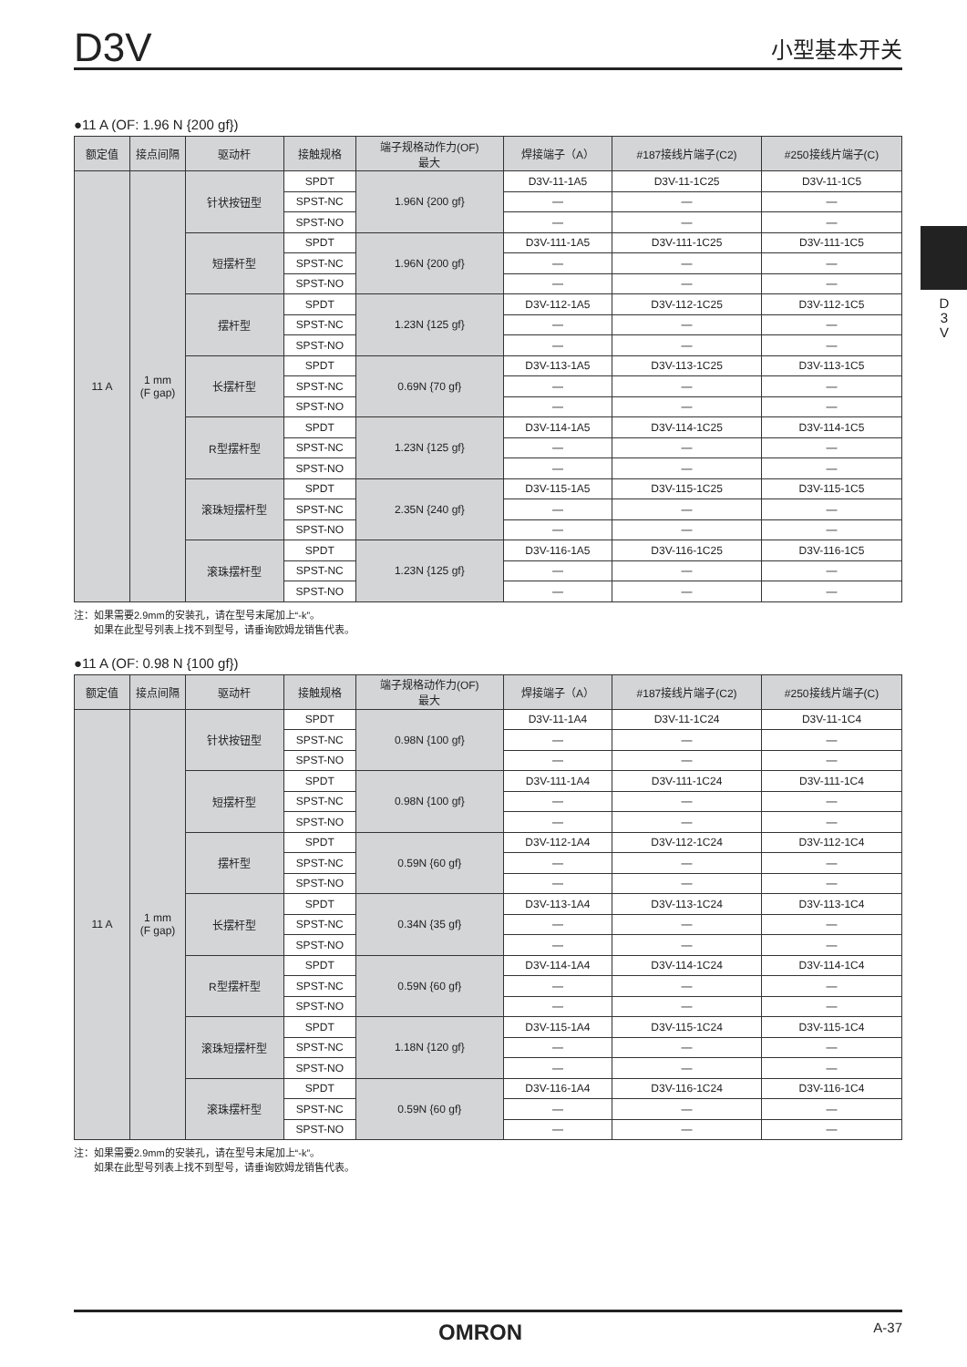D3V 小型基本开关
D
3
V
●11 A (OF: 1.96 N {200 gf})
| 额定值 | 接点间隔 | 驱动杆 | 接触规格 | 端子规格动作力(OF) 最大 | 焊接端子（A） | #187接线片端子(C2) | #250接线片端子(C) |
| --- | --- | --- | --- | --- | --- | --- | --- |
| 11 A | 1 mm (F gap) | 针状按钮型 | SPDT | 1.96N {200 gf} | D3V-11-1A5 | D3V-11-1C25 | D3V-11-1C5 |
| | | | SPST-NC | | — | — | — |
| | | | SPST-NO | | — | — | — |
| | | 短摆杆型 | SPDT | 1.96N {200 gf} | D3V-111-1A5 | D3V-111-1C25 | D3V-111-1C5 |
| | | | SPST-NC | | — | — | — |
| | | | SPST-NO | | — | — | — |
| | | 摆杆型 | SPDT | 1.23N {125 gf} | D3V-112-1A5 | D3V-112-1C25 | D3V-112-1C5 |
| | | | SPST-NC | | — | — | — |
| | | | SPST-NO | | — | — | — |
| | | 长摆杆型 | SPDT | 0.69N {70 gf} | D3V-113-1A5 | D3V-113-1C25 | D3V-113-1C5 |
| | | | SPST-NC | | — | — | — |
| | | | SPST-NO | | — | — | — |
| | | R型摆杆型 | SPDT | 1.23N {125 gf} | D3V-114-1A5 | D3V-114-1C25 | D3V-114-1C5 |
| | | | SPST-NC | | — | — | — |
| | | | SPST-NO | | — | — | — |
| | | 滚珠短摆杆型 | SPDT | 2.35N {240 gf} | D3V-115-1A5 | D3V-115-1C25 | D3V-115-1C5 |
| | | | SPST-NC | | — | — | — |
| | | | SPST-NO | | — | — | — |
| | | 滚珠摆杆型 | SPDT | 1.23N {125 gf} | D3V-116-1A5 | D3V-116-1C25 | D3V-116-1C5 |
| | | | SPST-NC | | — | — | — |
| | | | SPST-NO | | — | — | — |
注：如果需要2.9mm的安装孔，请在型号末尾加上“-k”。
  如果在此型号列表上找不到型号，请垂询欧姆龙销售代表。
●11 A (OF: 0.98 N {100 gf})
| 额定值 | 接点间隔 | 驱动杆 | 接触规格 | 端子规格动作力(OF) 最大 | 焊接端子（A） | #187接线片端子(C2) | #250接线片端子(C) |
| --- | --- | --- | --- | --- | --- | --- | --- |
| 11 A | 1 mm (F gap) | 针状按钮型 | SPDT | 0.98N {100 gf} | D3V-11-1A4 | D3V-11-1C24 | D3V-11-1C4 |
| | | | SPST-NC | | — | — | — |
| | | | SPST-NO | | — | — | — |
| | | 短摆杆型 | SPDT | 0.98N {100 gf} | D3V-111-1A4 | D3V-111-1C24 | D3V-111-1C4 |
| | | | SPST-NC | | — | — | — |
| | | | SPST-NO | | — | — | — |
| | | 摆杆型 | SPDT | 0.59N {60 gf} | D3V-112-1A4 | D3V-112-1C24 | D3V-112-1C4 |
| | | | SPST-NC | | — | — | — |
| | | | SPST-NO | | — | — | — |
| | | 长摆杆型 | SPDT | 0.34N {35 gf} | D3V-113-1A4 | D3V-113-1C24 | D3V-113-1C4 |
| | | | SPST-NC | | — | — | — |
| | | | SPST-NO | | — | — | — |
| | | R型摆杆型 | SPDT | 0.59N {60 gf} | D3V-114-1A4 | D3V-114-1C24 | D3V-114-1C4 |
| | | | SPST-NC | | — | — | — |
| | | | SPST-NO | | — | — | — |
| | | 滚珠短摆杆型 | SPDT | 1.18N {120 gf} | D3V-115-1A4 | D3V-115-1C24 | D3V-115-1C4 |
| | | | SPST-NC | | — | — | — |
| | | | SPST-NO | | — | — | — |
| | | 滚珠摆杆型 | SPDT | 0.59N {60 gf} | D3V-116-1A4 | D3V-116-1C24 | D3V-116-1C4 |
| | | | SPST-NC | | — | — | — |
| | | | SPST-NO | | — | — | — |
注：如果需要2.9mm的安装孔，请在型号末尾加上“-k”。
  如果在此型号列表上找不到型号，请垂询欧姆龙销售代表。
OMRON A-37